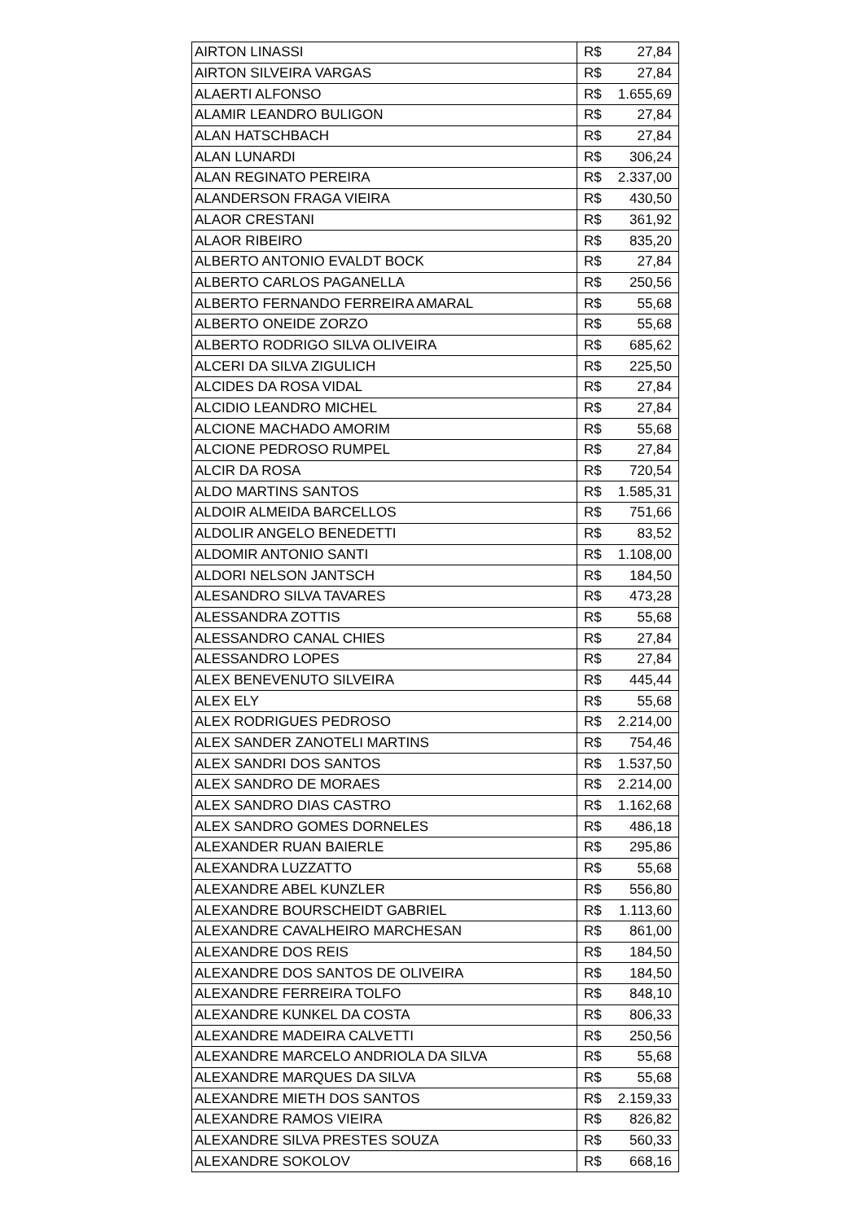| AIRTON LINASSI | R$ 27,84 |
| AIRTON SILVEIRA VARGAS | R$ 27,84 |
| ALAERTI ALFONSO | R$ 1.655,69 |
| ALAMIR LEANDRO BULIGON | R$ 27,84 |
| ALAN HATSCHBACH | R$ 27,84 |
| ALAN LUNARDI | R$ 306,24 |
| ALAN REGINATO PEREIRA | R$ 2.337,00 |
| ALANDERSON FRAGA VIEIRA | R$ 430,50 |
| ALAOR CRESTANI | R$ 361,92 |
| ALAOR RIBEIRO | R$ 835,20 |
| ALBERTO ANTONIO EVALDT BOCK | R$ 27,84 |
| ALBERTO CARLOS PAGANELLA | R$ 250,56 |
| ALBERTO FERNANDO FERREIRA AMARAL | R$ 55,68 |
| ALBERTO ONEIDE ZORZO | R$ 55,68 |
| ALBERTO RODRIGO SILVA OLIVEIRA | R$ 685,62 |
| ALCERI DA SILVA ZIGULICH | R$ 225,50 |
| ALCIDES DA ROSA VIDAL | R$ 27,84 |
| ALCIDIO LEANDRO MICHEL | R$ 27,84 |
| ALCIONE MACHADO AMORIM | R$ 55,68 |
| ALCIONE PEDROSO RUMPEL | R$ 27,84 |
| ALCIR DA ROSA | R$ 720,54 |
| ALDO MARTINS SANTOS | R$ 1.585,31 |
| ALDOIR ALMEIDA BARCELLOS | R$ 751,66 |
| ALDOLIR ANGELO BENEDETTI | R$ 83,52 |
| ALDOMIR ANTONIO SANTI | R$ 1.108,00 |
| ALDORI NELSON JANTSCH | R$ 184,50 |
| ALESANDRO SILVA TAVARES | R$ 473,28 |
| ALESSANDRA ZOTTIS | R$ 55,68 |
| ALESSANDRO CANAL CHIES | R$ 27,84 |
| ALESSANDRO LOPES | R$ 27,84 |
| ALEX BENEVENUTO SILVEIRA | R$ 445,44 |
| ALEX ELY | R$ 55,68 |
| ALEX RODRIGUES PEDROSO | R$ 2.214,00 |
| ALEX SANDER ZANOTELI MARTINS | R$ 754,46 |
| ALEX SANDRI DOS SANTOS | R$ 1.537,50 |
| ALEX SANDRO DE MORAES | R$ 2.214,00 |
| ALEX SANDRO DIAS CASTRO | R$ 1.162,68 |
| ALEX SANDRO GOMES DORNELES | R$ 486,18 |
| ALEXANDER RUAN BAIERLE | R$ 295,86 |
| ALEXANDRA LUZZATTO | R$ 55,68 |
| ALEXANDRE ABEL KUNZLER | R$ 556,80 |
| ALEXANDRE BOURSCHEIDT GABRIEL | R$ 1.113,60 |
| ALEXANDRE CAVALHEIRO MARCHESAN | R$ 861,00 |
| ALEXANDRE DOS REIS | R$ 184,50 |
| ALEXANDRE DOS SANTOS DE OLIVEIRA | R$ 184,50 |
| ALEXANDRE FERREIRA TOLFO | R$ 848,10 |
| ALEXANDRE KUNKEL DA COSTA | R$ 806,33 |
| ALEXANDRE MADEIRA CALVETTI | R$ 250,56 |
| ALEXANDRE MARCELO ANDRIOLA DA SILVA | R$ 55,68 |
| ALEXANDRE MARQUES DA SILVA | R$ 55,68 |
| ALEXANDRE MIETH DOS SANTOS | R$ 2.159,33 |
| ALEXANDRE RAMOS VIEIRA | R$ 826,82 |
| ALEXANDRE SILVA PRESTES SOUZA | R$ 560,33 |
| ALEXANDRE SOKOLOV | R$ 668,16 |